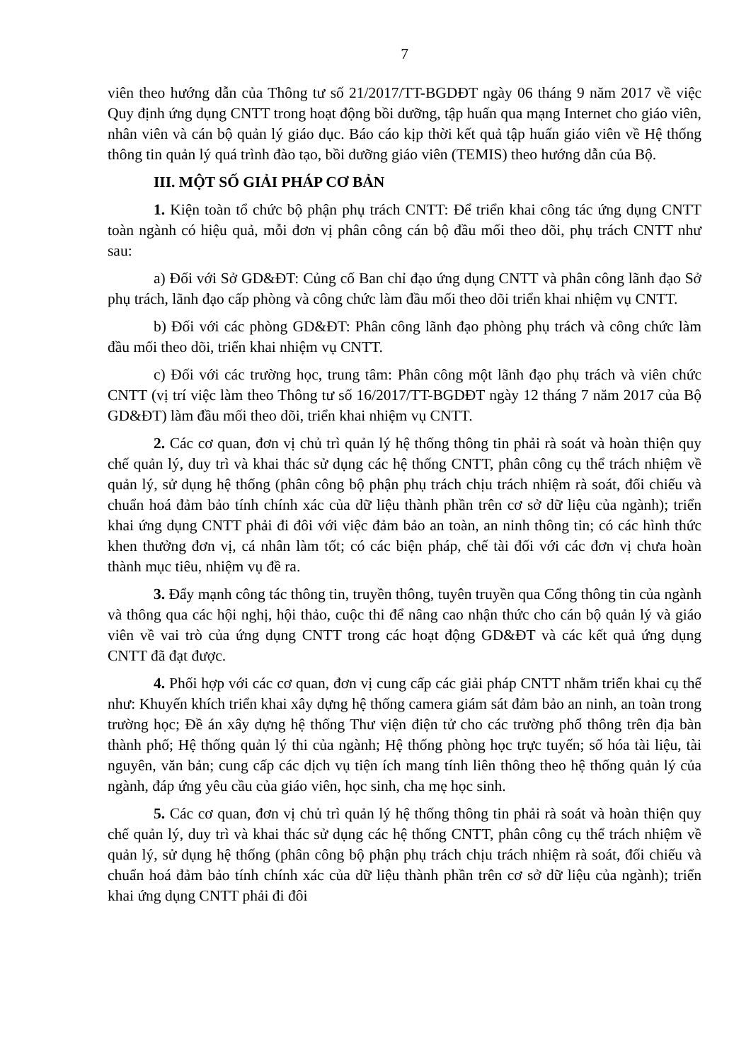7
viên theo hướng dẫn của Thông tư số 21/2017/TT-BGDĐT ngày 06 tháng 9 năm 2017 về việc Quy định ứng dụng CNTT trong hoạt động bồi dưỡng, tập huấn qua mạng Internet cho giáo viên, nhân viên và cán bộ quản lý giáo dục. Báo cáo kịp thời kết quả tập huấn giáo viên về Hệ thống thông tin quản lý quá trình đào tạo, bồi dưỡng giáo viên (TEMIS) theo hướng dẫn của Bộ.
III. MỘT SỐ GIẢI PHÁP CƠ BẢN
1. Kiện toàn tổ chức bộ phận phụ trách CNTT: Để triển khai công tác ứng dụng CNTT toàn ngành có hiệu quả, mỗi đơn vị phân công cán bộ đầu mối theo dõi, phụ trách CNTT như sau:
a) Đối với Sở GD&ĐT: Củng cố Ban chỉ đạo ứng dụng CNTT và phân công lãnh đạo Sở phụ trách, lãnh đạo cấp phòng và công chức làm đầu mối theo dõi triển khai nhiệm vụ CNTT.
b) Đối với các phòng GD&ĐT: Phân công lãnh đạo phòng phụ trách và công chức làm đầu mối theo dõi, triển khai nhiệm vụ CNTT.
c) Đối với các trường học, trung tâm: Phân công một lãnh đạo phụ trách và viên chức CNTT (vị trí việc làm theo Thông tư số 16/2017/TT-BGDĐT ngày 12 tháng 7 năm 2017 của Bộ GD&ĐT) làm đầu mối theo dõi, triển khai nhiệm vụ CNTT.
2. Các cơ quan, đơn vị chủ trì quản lý hệ thống thông tin phải rà soát và hoàn thiện quy chế quản lý, duy trì và khai thác sử dụng các hệ thống CNTT, phân công cụ thể trách nhiệm về quản lý, sử dụng hệ thống (phân công bộ phận phụ trách chịu trách nhiệm rà soát, đối chiếu và chuẩn hoá đảm bảo tính chính xác của dữ liệu thành phần trên cơ sở dữ liệu của ngành); triển khai ứng dụng CNTT phải đi đôi với việc đảm bảo an toàn, an ninh thông tin; có các hình thức khen thưởng đơn vị, cá nhân làm tốt; có các biện pháp, chế tài đối với các đơn vị chưa hoàn thành mục tiêu, nhiệm vụ đề ra.
3. Đẩy mạnh công tác thông tin, truyền thông, tuyên truyền qua Cổng thông tin của ngành và thông qua các hội nghị, hội thảo, cuộc thi để nâng cao nhận thức cho cán bộ quản lý và giáo viên về vai trò của ứng dụng CNTT trong các hoạt động GD&ĐT và các kết quả ứng dụng CNTT đã đạt được.
4. Phối hợp với các cơ quan, đơn vị cung cấp các giải pháp CNTT nhằm triển khai cụ thể như: Khuyến khích triển khai xây dựng hệ thống camera giám sát đảm bảo an ninh, an toàn trong trường học; Đề án xây dựng hệ thống Thư viện điện tử cho các trường phổ thông trên địa bàn thành phố; Hệ thống quản lý thi của ngành; Hệ thống phòng học trực tuyến; số hóa tài liệu, tài nguyên, văn bản; cung cấp các dịch vụ tiện ích mang tính liên thông theo hệ thống quản lý của ngành, đáp ứng yêu cầu của giáo viên, học sinh, cha mẹ học sinh.
5. Các cơ quan, đơn vị chủ trì quản lý hệ thống thông tin phải rà soát và hoàn thiện quy chế quản lý, duy trì và khai thác sử dụng các hệ thống CNTT, phân công cụ thể trách nhiệm về quản lý, sử dụng hệ thống (phân công bộ phận phụ trách chịu trách nhiệm rà soát, đối chiếu và chuẩn hoá đảm bảo tính chính xác của dữ liệu thành phần trên cơ sở dữ liệu của ngành); triển khai ứng dụng CNTT phải đi đôi